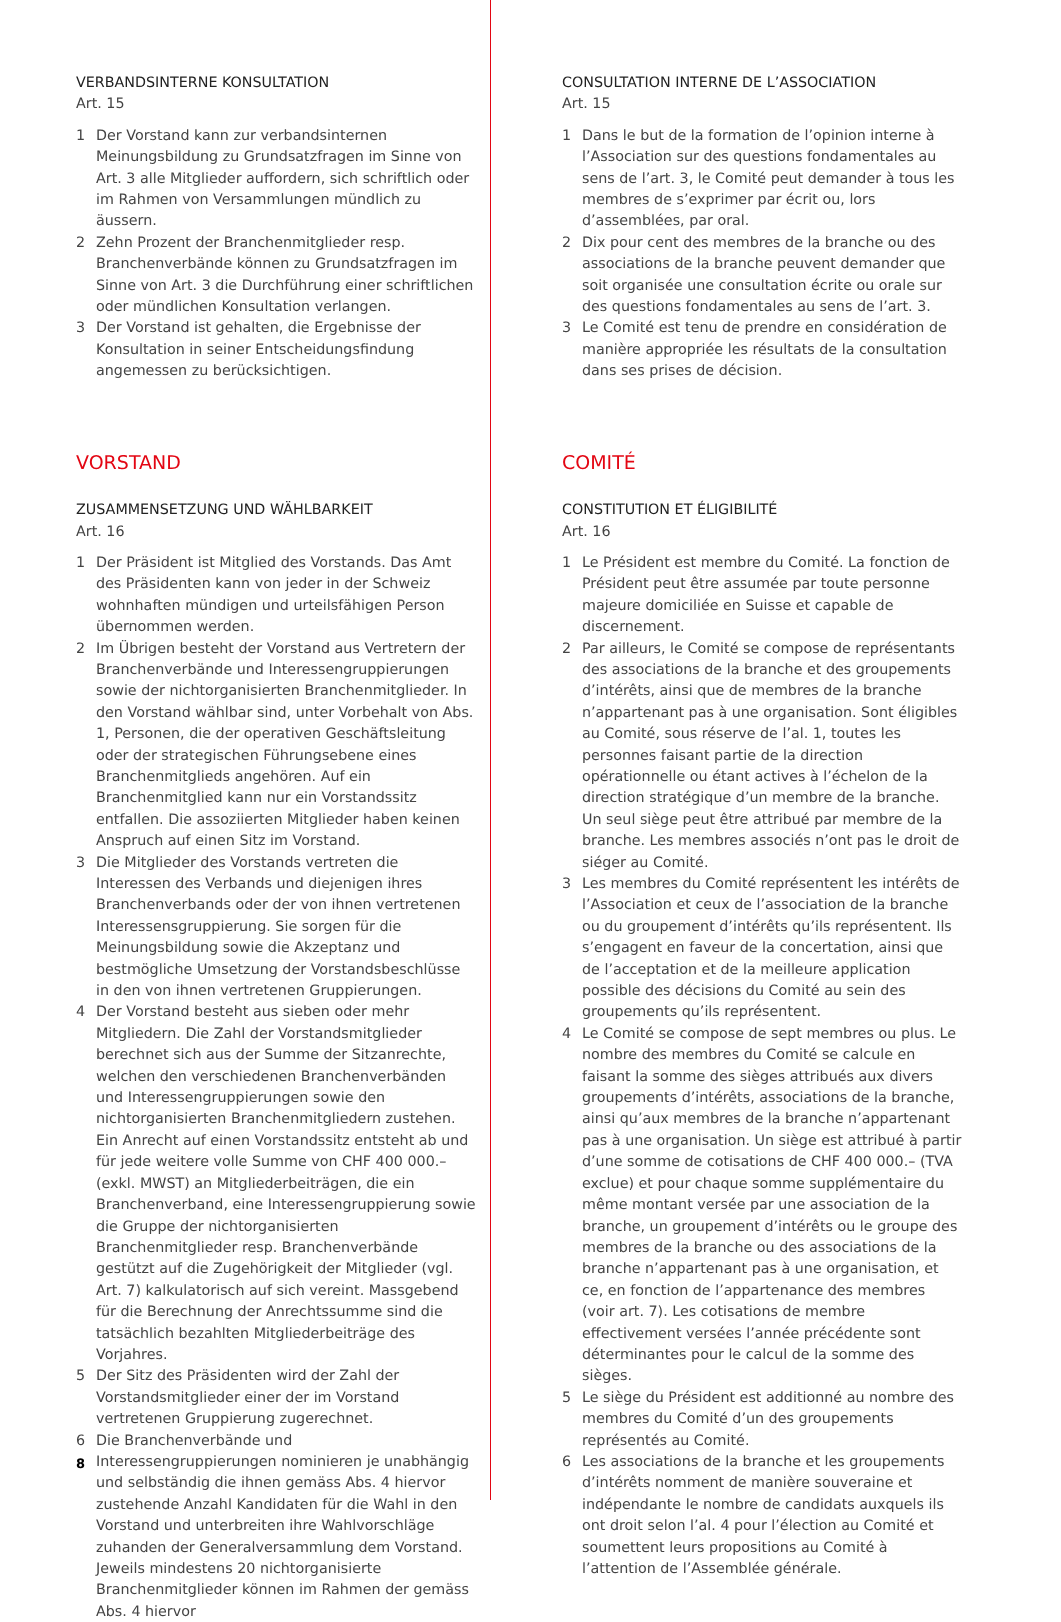VERBANDSINTERNE KONSULTATION
Art. 15
1 Der Vorstand kann zur verbandsinternen Meinungsbildung zu Grundsatzfragen im Sinne von Art. 3 alle Mitglieder auffordern, sich schriftlich oder im Rahmen von Versammlungen mündlich zu äussern.
2 Zehn Prozent der Branchenmitglieder resp. Branchenverbände können zu Grundsatzfragen im Sinne von Art. 3 die Durchführung einer schriftlichen oder mündlichen Konsultation verlangen.
3 Der Vorstand ist gehalten, die Ergebnisse der Konsultation in seiner Entscheidungsfindung angemessen zu berücksichtigen.
VORSTAND
ZUSAMMENSETZUNG UND WÄHLBARKEIT
Art. 16
1 Der Präsident ist Mitglied des Vorstands. Das Amt des Präsidenten kann von jeder in der Schweiz wohnhaften mündigen und urteilsfähigen Person übernommen werden.
2 Im Übrigen besteht der Vorstand aus Vertretern der Branchenverbände und Interessengruppierungen sowie der nichtorganisierten Branchenmitglieder. In den Vorstand wählbar sind, unter Vorbehalt von Abs. 1, Personen, die der operativen Geschäftsleitung oder der strategischen Führungsebene eines Branchenmitglieds angehören. Auf ein Branchenmitglied kann nur ein Vorstandssitz entfallen. Die assoziierten Mitglieder haben keinen Anspruch auf einen Sitz im Vorstand.
3 Die Mitglieder des Vorstands vertreten die Interessen des Verbands und diejenigen ihres Branchenverbands oder der von ihnen vertretenen Interessensgruppierung. Sie sorgen für die Meinungsbildung sowie die Akzeptanz und bestmögliche Umsetzung der Vorstandsbeschlüsse in den von ihnen vertretenen Gruppierungen.
4 Der Vorstand besteht aus sieben oder mehr Mitgliedern. Die Zahl der Vorstandsmitglieder berechnet sich aus der Summe der Sitzanrechte, welchen den verschiedenen Branchenverbänden und Interessengruppierungen sowie den nichtorganisierten Branchenmitgliedern zustehen. Ein Anrecht auf einen Vorstandssitz entsteht ab und für jede weitere volle Summe von CHF 400 000.– (exkl. MWST) an Mitgliederbeiträgen, die ein Branchenverband, eine Interessengruppierung sowie die Gruppe der nichtorganisierten Branchenmitglieder resp. Branchenverbände gestützt auf die Zugehörigkeit der Mitglieder (vgl. Art. 7) kalkulatorisch auf sich vereint. Massgebend für die Berechnung der Anrechtssumme sind die tatsächlich bezahlten Mitgliederbeiträge des Vorjahres.
5 Der Sitz des Präsidenten wird der Zahl der Vorstandsmitglieder einer der im Vorstand vertretenen Gruppierung zugerechnet.
6 Die Branchenverbände und Interessengruppierungen nominieren je unabhängig und selbständig die ihnen gemäss Abs. 4 hiervor zustehende Anzahl Kandidaten für die Wahl in den Vorstand und unterbreiten ihre Wahlvorschläge zuhanden der Generalversammlung dem Vorstand. Jeweils mindestens 20 nichtorganisierte Branchenmitglieder können im Rahmen der gemäss Abs. 4 hiervor
CONSULTATION INTERNE DE L’ASSOCIATION
Art. 15
1 Dans le but de la formation de l’opinion interne à l’Association sur des questions fondamentales au sens de l’art. 3, le Comité peut demander à tous les membres de s’exprimer par écrit ou, lors d’assemblées, par oral.
2 Dix pour cent des membres de la branche ou des associations de la branche peuvent demander que soit organisée une consultation écrite ou orale sur des questions fondamentales au sens de l’art. 3.
3 Le Comité est tenu de prendre en considération de manière appropriée les résultats de la consultation dans ses prises de décision.
COMITÉ
CONSTITUTION ET ÉLIGIBILITÉ
Art. 16
1 Le Président est membre du Comité. La fonction de Président peut être assumée par toute personne majeure domiciliée en Suisse et capable de discernement.
2 Par ailleurs, le Comité se compose de représentants des associations de la branche et des groupements d’intérêts, ainsi que de membres de la branche n’appartenant pas à une organisation. Sont éligibles au Comité, sous réserve de l’al. 1, toutes les personnes faisant partie de la direction opérationnelle ou étant actives à l’échelon de la direction stratégique d’un membre de la branche. Un seul siège peut être attribué par membre de la branche. Les membres associés n’ont pas le droit de siéger au Comité.
3 Les membres du Comité représentent les intérêts de l’Association et ceux de l’association de la branche ou du groupement d’intérêts qu’ils représentent. Ils s’engagent en faveur de la concertation, ainsi que de l’acceptation et de la meilleure application possible des décisions du Comité au sein des groupements qu’ils représentent.
4 Le Comité se compose de sept membres ou plus. Le nombre des membres du Comité se calcule en faisant la somme des sièges attribués aux divers groupements d’intérêts, associations de la branche, ainsi qu’aux membres de la branche n’appartenant pas à une organisation. Un siège est attribué à partir d’une somme de cotisations de CHF 400 000.– (TVA exclue) et pour chaque somme supplémentaire du même montant versée par une association de la branche, un groupement d’intérêts ou le groupe des membres de la branche ou des associations de la branche n’appartenant pas à une organisation, et ce, en fonction de l’appartenance des membres (voir art. 7). Les cotisations de membre effectivement versées l’année précédente sont déterminantes pour le calcul de la somme des sièges.
5 Le siège du Président est additionné au nombre des membres du Comité d’un des groupements représentés au Comité.
6 Les associations de la branche et les groupements d’intérêts nomment de manière souveraine et indépendante le nombre de candidats auxquels ils ont droit selon l’al. 4 pour l’élection au Comité et soumettent leurs propositions au Comité à l’attention de l’Assemblée générale.
8